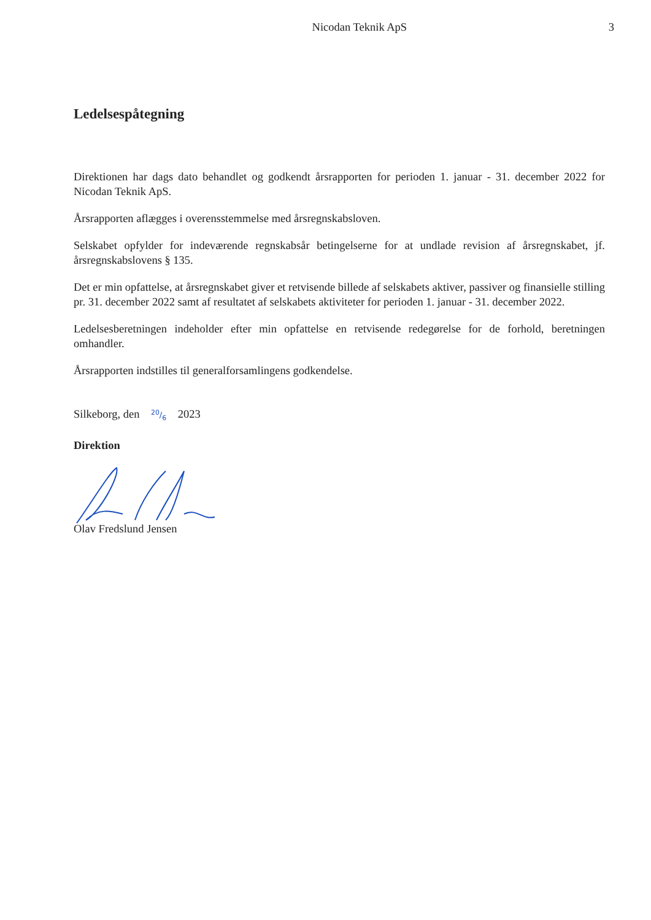Nicodan Teknik ApS 3
Ledelsespåtegning
Direktionen har dags dato behandlet og godkendt årsrapporten for perioden 1. januar - 31. december 2022 for Nicodan Teknik ApS.
Årsrapporten aflægges i overensstemmelse med årsregnskabsloven.
Selskabet opfylder for indeværende regnskabsår betingelserne for at undlade revision af årsregnskabet, jf. årsregnskabslovens § 135.
Det er min opfattelse, at årsregnskabet giver et retvisende billede af selskabets aktiver, passiver og finansielle stilling pr. 31. december 2022 samt af resultatet af selskabets aktiviteter for perioden 1. januar - 31. december 2022.
Ledelsesberetningen indeholder efter min opfattelse en retvisende redegørelse for de forhold, beretningen omhandler.
Årsrapporten indstilles til generalforsamlingens godkendelse.
Silkeborg, den 20/6 2023
Direktion
Olav Fredslund Jensen